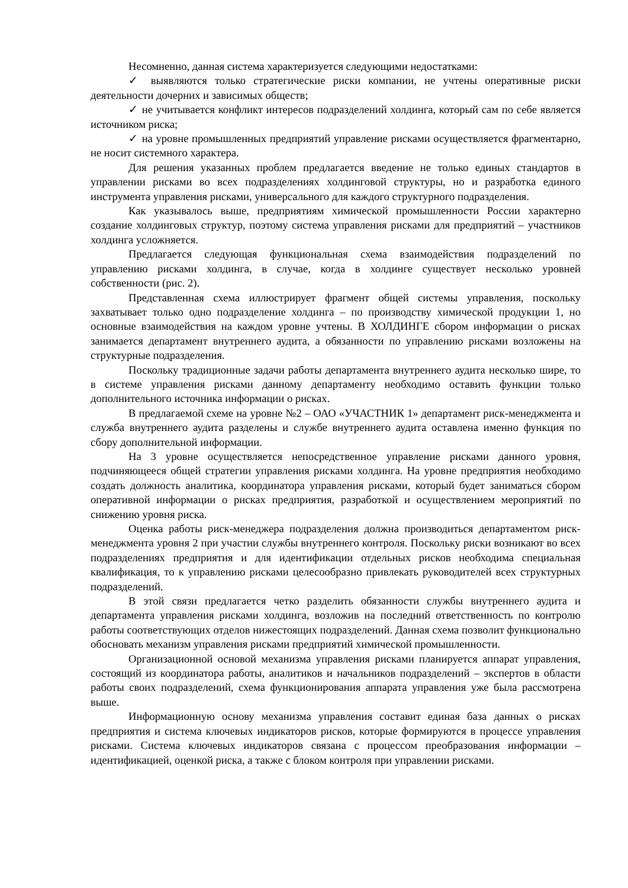Несомненно, данная система характеризуется следующими недостатками:
✓ выявляются только стратегические риски компании, не учтены оперативные риски деятельности дочерних и зависимых обществ;
✓ не учитывается конфликт интересов подразделений холдинга, который сам по себе является источником риска;
✓ на уровне промышленных предприятий управление рисками осуществляется фрагментарно, не носит системного характера.
Для решения указанных проблем предлагается введение не только единых стандартов в управлении рисками во всех подразделениях холдинговой структуры, но и разработка единого инструмента управления рисками, универсального для каждого структурного подразделения.
Как указывалось выше, предприятиям химической промышленности России характерно создание холдинговых структур, поэтому система управления рисками для предприятий – участников холдинга усложняется.
Предлагается следующая функциональная схема взаимодействия подразделений по управлению рисками холдинга, в случае, когда в холдинге существует несколько уровней собственности (рис. 2).
Представленная схема иллюстрирует фрагмент общей системы управления, поскольку захватывает только одно подразделение холдинга – по производству химической продукции 1, но основные взаимодействия на каждом уровне учтены. В ХОЛДИНГЕ сбором информации о рисках занимается департамент внутреннего аудита, а обязанности по управлению рисками возложены на структурные подразделения.
Поскольку традиционные задачи работы департамента внутреннего аудита несколько шире, то в системе управления рисками данному департаменту необходимо оставить функции только дополнительного источника информации о рисках.
В предлагаемой схеме на уровне №2 – ОАО «УЧАСТНИК 1» департамент риск-менеджмента и служба внутреннего аудита разделены и службе внутреннего аудита оставлена именно функция по сбору дополнительной информации.
На 3 уровне осуществляется непосредственное управление рисками данного уровня, подчиняющееся общей стратегии управления рисками холдинга. На уровне предприятия необходимо создать должность аналитика, координатора управления рисками, который будет заниматься сбором оперативной информации о рисках предприятия, разработкой и осуществлением мероприятий по снижению уровня риска.
Оценка работы риск-менеджера подразделения должна производиться департаментом риск-менеджмента уровня 2 при участии службы внутреннего контроля. Поскольку риски возникают во всех подразделениях предприятия и для идентификации отдельных рисков необходима специальная квалификация, то к управлению рисками целесообразно привлекать руководителей всех структурных подразделений.
В этой связи предлагается четко разделить обязанности службы внутреннего аудита и департамента управления рисками холдинга, возложив на последний ответственность по контролю работы соответствующих отделов нижестоящих подразделений. Данная схема позволит функционально обосновать механизм управления рисками предприятий химической промышленности.
Организационной основой механизма управления рисками планируется аппарат управления, состоящий из координатора работы, аналитиков и начальников подразделений – экспертов в области работы своих подразделений, схема функционирования аппарата управления уже была рассмотрена выше.
Информационную основу механизма управления составит единая база данных о рисках предприятия и система ключевых индикаторов рисков, которые формируются в процессе управления рисками. Система ключевых индикаторов связана с процессом преобразования информации – идентификацией, оценкой риска, а также с блоком контроля при управлении рисками.